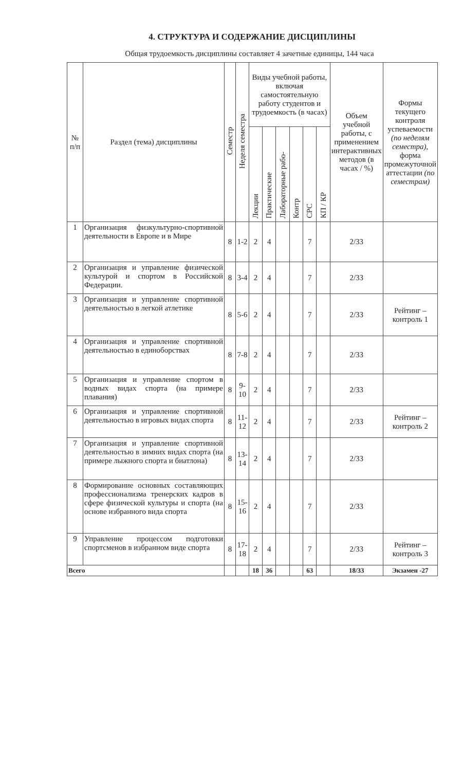4. СТРУКТУРА И СОДЕРЖАНИЕ ДИСЦИПЛИНЫ
Общая трудоемкость дисциплины составляет 4 зачетные единицы, 144 часа
| № п/п | Раздел (тема) дисциплины | Семестр | Неделя семестра | Виды учебной работы, включая самостоятельную работу студентов и трудоемкость (в часах) | | | | | | Объем учебной работы, с применением интерактивных методов (в часах / %) | Формы текущего контроля успеваемости (по неделям семестра) , форма промежуточной аттестации (по семестрам) |
| --- | --- | --- | --- | --- | --- | --- | --- | --- | --- | --- | --- |
| | | | | Лекции | Практические | Лабораторные рабо- | Контр | СРС | КП / КР | | |
| 1 | Организация физкультурно-спортивной деятельности в Европе и в Мире | 8 | 1-2 | 2 | 4 | | | 7 | | 2/33 | |
| 2 | Организация и управление физической культурой и спортом в Российской Федерации. | 8 | 3-4 | 2 | 4 | | | 7 | | 2/33 | |
| 3 | Организация и управление спортивной деятельностью в легкой атлетике | 8 | 5-6 | 2 | 4 | | | 7 | | 2/33 | Рейтинг – контроль 1 |
| 4 | Организация и управление спортивной деятельностью в единоборствах | 8 | 7-8 | 2 | 4 | | | 7 | | 2/33 | |
| 5 | Организация и управление спортом в водных видах спорта (на примере плавания) | 8 | 9-10 | 2 | 4 | | | 7 | | 2/33 | |
| 6 | Организация и управление спортивной деятельностью в игровых видах спорта | 8 | 11-12 | 2 | 4 | | | 7 | | 2/33 | Рейтинг – контроль 2 |
| 7 | Организация и управление спортивной деятельностью в зимних видах спорта (на примере лыжного спорта и биатлона) | 8 | 13-14 | 2 | 4 | | | 7 | | 2/33 | |
| 8 | Формирование основных составляющих профессионализма тренерских кадров в сфере физической культуры и спорта (на основе избранного вида спорта | 8 | 15-16 | 2 | 4 | | | 7 | | 2/33 | |
| 9 | Управление процессом подготовки спортсменов в избранном виде спорта | 8 | 17-18 | 2 | 4 | | | 7 | | 2/33 | Рейтинг – контроль 3 |
| Всего | | | | 18 | 36 | | | 63 | | 18/33 | Экзамен -27 |